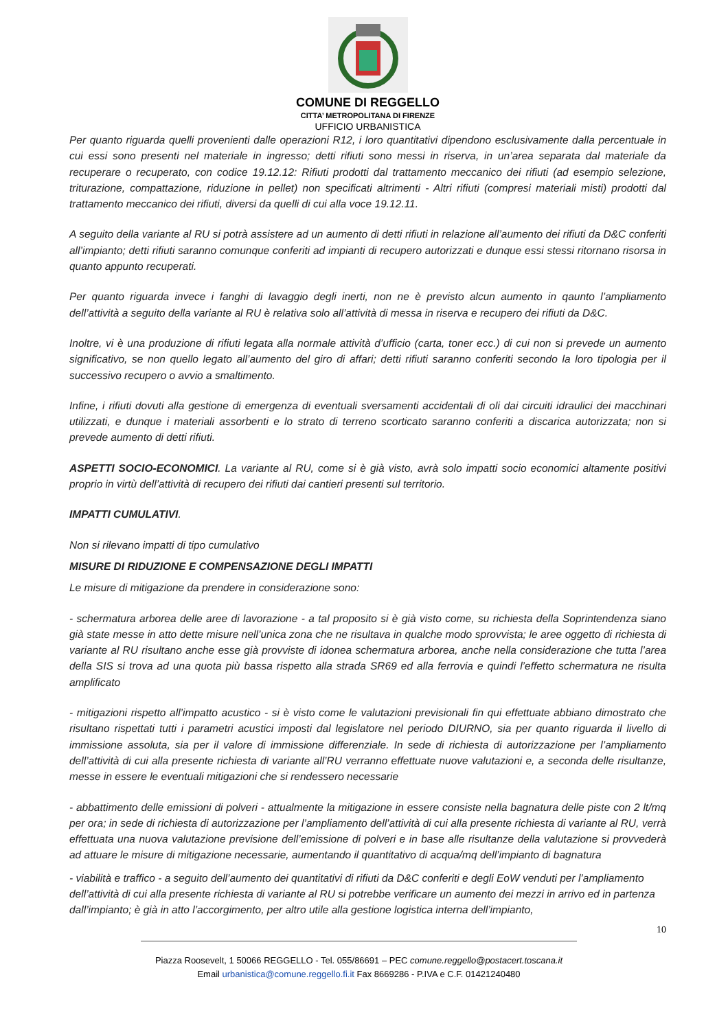COMUNE DI REGGELLO
CITTA’ METROPOLITANA DI FIRENZE
UFFICIO URBANISTICA
Per quanto riguarda quelli provenienti dalle operazioni R12, i loro quantitativi dipendono esclusivamente dalla percentuale in cui essi sono presenti nel materiale in ingresso; detti rifiuti sono messi in riserva, in un’area separata dal materiale da recuperare o recuperato, con codice 19.12.12: Rifiuti prodotti dal trattamento meccanico dei rifiuti (ad esempio selezione, triturazione, compattazione, riduzione in pellet) non specificati altrimenti - Altri rifiuti (compresi materiali misti) prodotti dal trattamento meccanico dei rifiuti, diversi da quelli di cui alla voce 19.12.11.
A seguito della variante al RU si potrà assistere ad un aumento di detti rifiuti in relazione all’aumento dei rifiuti da D&C conferiti all’impianto; detti rifiuti saranno comunque conferiti ad impianti di recupero autorizzati e dunque essi stessi ritornano risorsa in quanto appunto recuperati.
Per quanto riguarda invece i fanghi di lavaggio degli inerti, non ne è previsto alcun aumento in qaunto l’ampliamento dell’attività a seguito della variante al RU è relativa solo all’attività di messa in riserva e recupero dei rifiuti da D&C.
Inoltre, vi è una produzione di rifiuti legata alla normale attività d’ufficio (carta, toner ecc.) di cui non si prevede un aumento significativo, se non quello legato all’aumento del giro di affari; detti rifiuti saranno conferiti secondo la loro tipologia per il successivo recupero o avvio a smaltimento.
Infine, i rifiuti dovuti alla gestione di emergenza di eventuali sversamenti accidentali di oli dai circuiti idraulici dei macchinari utilizzati, e dunque i materiali assorbenti e lo strato di terreno scorticato saranno conferiti a discarica autorizzata; non si prevede aumento di detti rifiuti.
ASPETTI SOCIO-ECONOMICI. La variante al RU, come si è già visto, avrà solo impatti socio economici altamente positivi proprio in virtù dell’attività di recupero dei rifiuti dai cantieri presenti sul territorio.
IMPATTI CUMULATIVI.
Non si rilevano impatti di tipo cumulativo
MISURE DI RIDUZIONE E COMPENSAZIONE DEGLI IMPATTI
Le misure di mitigazione da prendere in considerazione sono:
- schermatura arborea delle aree di lavorazione - a tal proposito si è già visto come, su richiesta della Soprintendenza siano già state messe in atto dette misure nell’unica zona che ne risultava in qualche modo sprovvista; le aree oggetto di richiesta di variante al RU risultano anche esse già provviste di idonea schermatura arborea, anche nella considerazione che tutta l’area della SIS si trova ad una quota più bassa rispetto alla strada SR69 ed alla ferrovia e quindi l’effetto schermatura ne risulta amplificato
- mitigazioni rispetto all’impatto acustico - si è visto come le valutazioni previsionali fin qui effettuate abbiano dimostrato che risultano rispettati tutti i parametri acustici imposti dal legislatore nel periodo DIURNO, sia per quanto riguarda il livello di immissione assoluta, sia per il valore di immissione differenziale. In sede di richiesta di autorizzazione per l’ampliamento dell’attività di cui alla presente richiesta di variante all’RU verranno effettuate nuove valutazioni e, a seconda delle risultanze, messe in essere le eventuali mitigazioni che si rendessero necessarie
- abbattimento delle emissioni di polveri - attualmente la mitigazione in essere consiste nella bagnatura delle piste con 2 lt/mq per ora; in sede di richiesta di autorizzazione per l’ampliamento dell’attività di cui alla presente richiesta di variante al RU, verrà effettuata una nuova valutazione previsione dell’emissione di polveri e in base alle risultanze della valutazione si provvederà ad attuare le misure di mitigazione necessarie, aumentando il quantitativo di acqua/mq dell’impianto di bagnatura
- viabilità e traffico - a seguito dell’aumento dei quantitativi di rifiuti da D&C conferiti e degli EoW venduti per l’ampliamento dell’attività di cui alla presente richiesta di variante al RU si potrebbe verificare un aumento dei mezzi in arrivo ed in partenza dall’impianto; è già in atto l’accorgimento, per altro utile alla gestione logistica interna dell’impianto,
10
Piazza Roosevelt, 1 50066 REGGELLO - Tel. 055/86691 – PEC comune.reggello@postacert.toscana.it
Email urbanistica@comune.reggello.fi.it Fax 8669286 - P.IVA e C.F. 01421240480